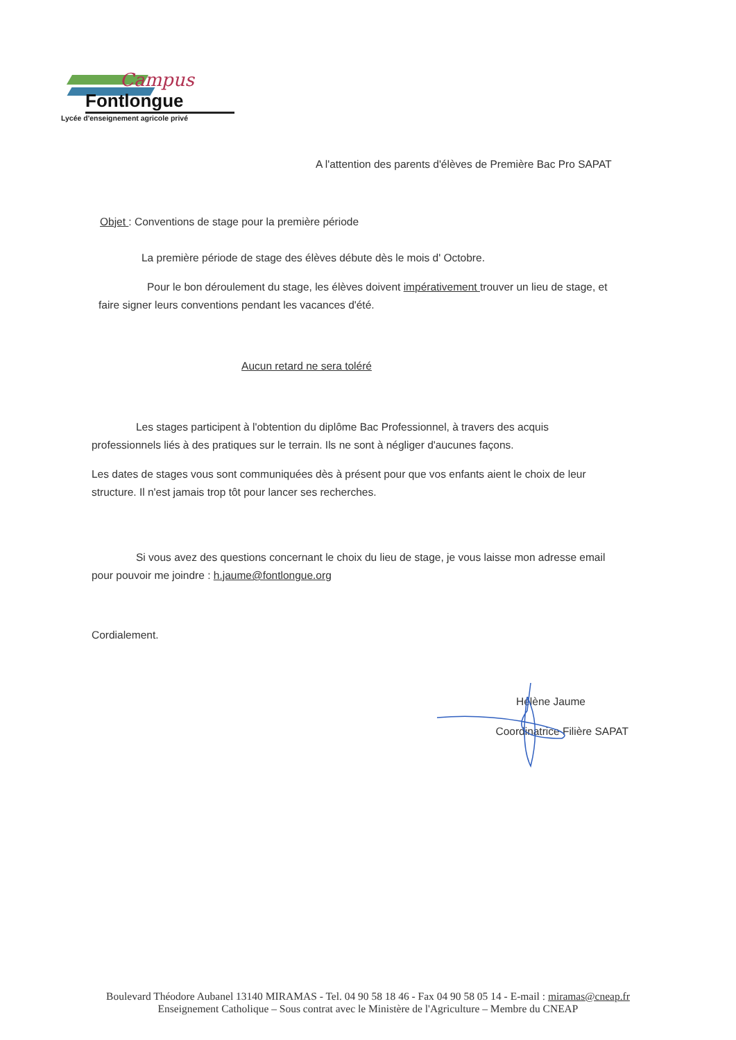Campus
Fontlongue
Lycée d'enseignement agricole privé
A l'attention des parents d'élèves de Première Bac Pro SAPAT
Objet : Conventions de stage pour la première période
La première période de stage des élèves débute dès le mois d' Octobre.
Pour le bon déroulement du stage, les élèves doivent impérativement trouver un lieu de stage, et faire signer leurs conventions pendant les vacances d'été.
Aucun retard ne sera toléré
Les stages participent à l'obtention du diplôme Bac Professionnel, à travers des acquis professionnels liés à des pratiques sur le terrain. Ils ne sont à négliger d'aucunes façons.
Les dates de stages vous sont communiquées dès à présent pour que vos enfants aient le choix de leur structure. Il n'est jamais trop tôt pour lancer ses recherches.
Si vous avez des questions concernant le choix du lieu de stage, je vous laisse mon adresse email pour pouvoir me joindre : h.jaume@fontlongue.org
Cordialement.
Hélène Jaume
Coordinatrice Filière SAPAT
Boulevard Théodore Aubanel 13140 MIRAMAS - Tel. 04 90 58 18 46 - Fax 04 90 58 05 14 - E-mail : miramas@cneap.fr
Enseignement Catholique – Sous contrat avec le Ministère de l'Agriculture – Membre du CNEAP